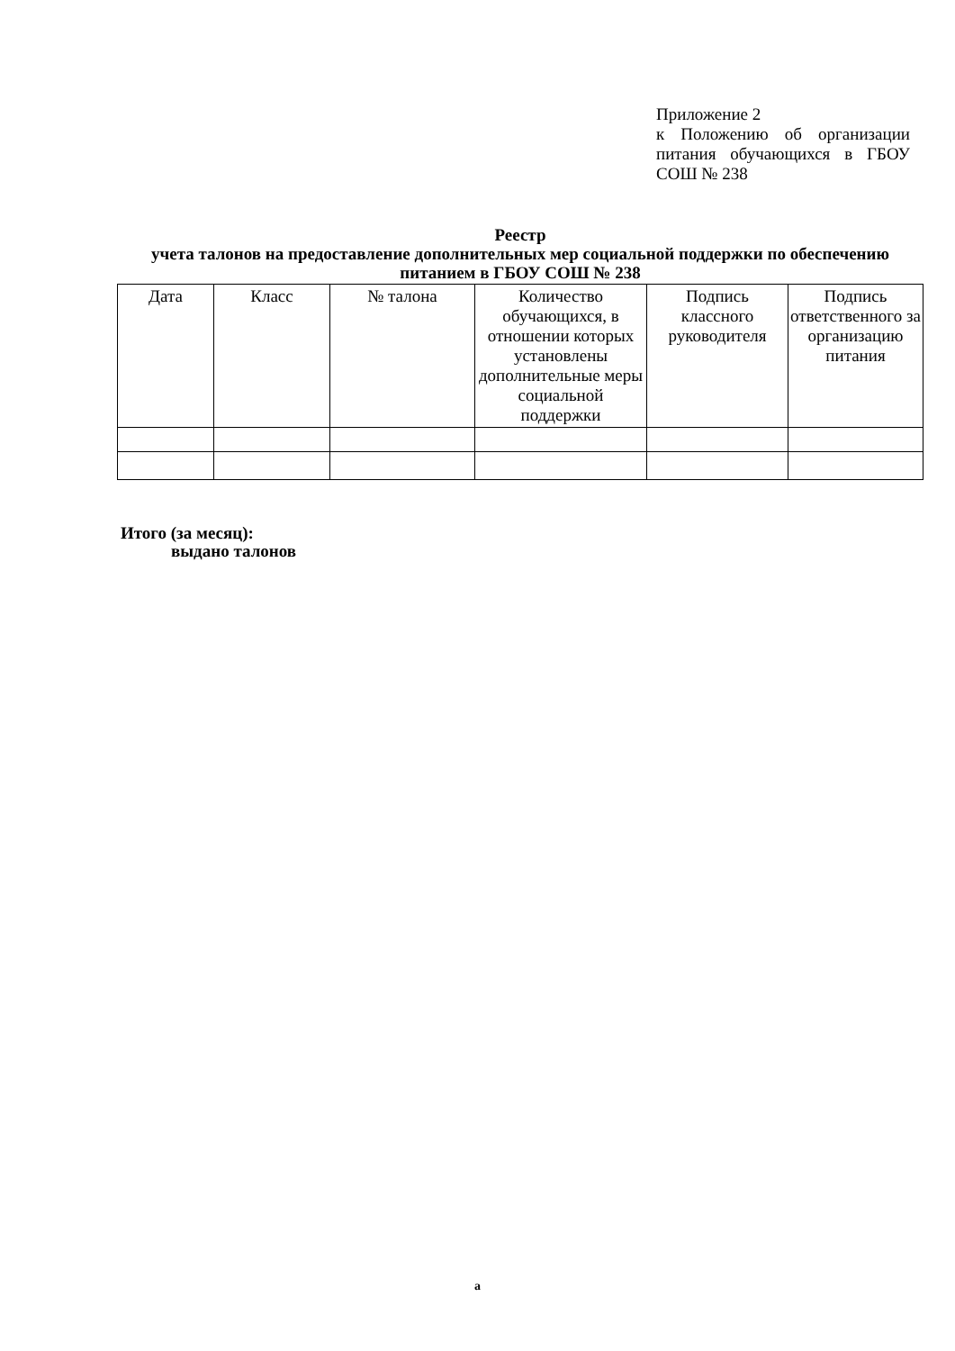Приложение 2
к Положению об организации питания обучающихся в ГБОУ СОШ № 238
Реестр
учета талонов на предоставление дополнительных мер социальной поддержки по обеспечению питанием в ГБОУ СОШ № 238
| Дата | Класс | № талона | Количество обучающихся, в отношении которых установлены дополнительные меры социальной поддержки | Подпись классного руководителя | Подпись ответственного за организацию питания |
| --- | --- | --- | --- | --- | --- |
Итого (за месяц):
выдано талонов
а